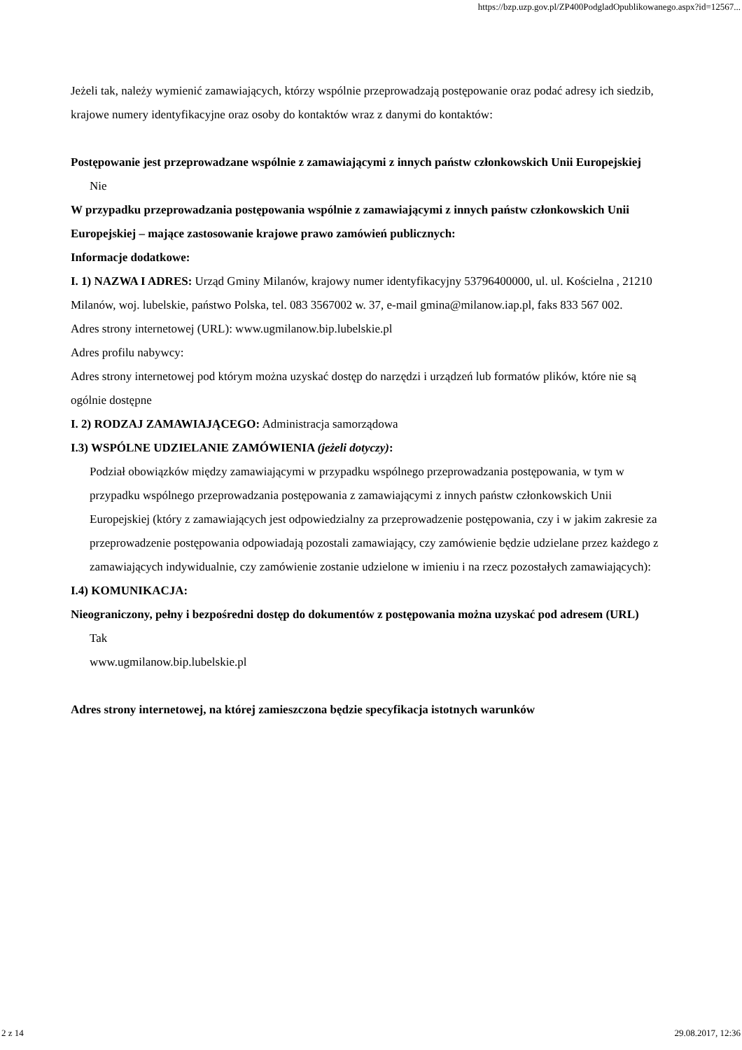https://bzp.uzp.gov.pl/ZP400PodgladOpublikowanego.aspx?id=12567...
Jeżeli tak, należy wymienić zamawiających, którzy wspólnie przeprowadzają postępowanie oraz podać adresy ich siedzib, krajowe numery identyfikacyjne oraz osoby do kontaktów wraz z danymi do kontaktów:
Postępowanie jest przeprowadzane wspólnie z zamawiającymi z innych państw członkowskich Unii Europejskiej
Nie
W przypadku przeprowadzania postępowania wspólnie z zamawiającymi z innych państw członkowskich Unii Europejskiej – mające zastosowanie krajowe prawo zamówień publicznych:
Informacje dodatkowe:
I. 1) NAZWA I ADRES: Urząd Gminy Milanów, krajowy numer identyfikacyjny 53796400000, ul. ul. Kościelna , 21210 Milanów, woj. lubelskie, państwo Polska, tel. 083 3567002 w. 37, e-mail gmina@milanow.iap.pl, faks 833 567 002.
Adres strony internetowej (URL): www.ugmilanow.bip.lubelskie.pl
Adres profilu nabywcy:
Adres strony internetowej pod którym można uzyskać dostęp do narzędzi i urządzeń lub formatów plików, które nie są ogólnie dostępne
I. 2) RODZAJ ZAMAWIAJĄCEGO: Administracja samorządowa
I.3) WSPÓLNE UDZIELANIE ZAMÓWIENIA (jeżeli dotyczy):
Podział obowiązków między zamawiającymi w przypadku wspólnego przeprowadzania postępowania, w tym w przypadku wspólnego przeprowadzania postępowania z zamawiającymi z innych państw członkowskich Unii Europejskiej (który z zamawiających jest odpowiedzialny za przeprowadzenie postępowania, czy i w jakim zakresie za przeprowadzenie postępowania odpowiadają pozostali zamawiający, czy zamówienie będzie udzielane przez każdego z zamawiających indywidualnie, czy zamówienie zostanie udzielone w imieniu i na rzecz pozostałych zamawiających):
I.4) KOMUNIKACJA:
Nieograniczony, pełny i bezpośredni dostęp do dokumentów z postępowania można uzyskać pod adresem (URL)
Tak
www.ugmilanow.bip.lubelskie.pl
Adres strony internetowej, na której zamieszczona będzie specyfikacja istotnych warunków
2 z 14 29.08.2017, 12:36